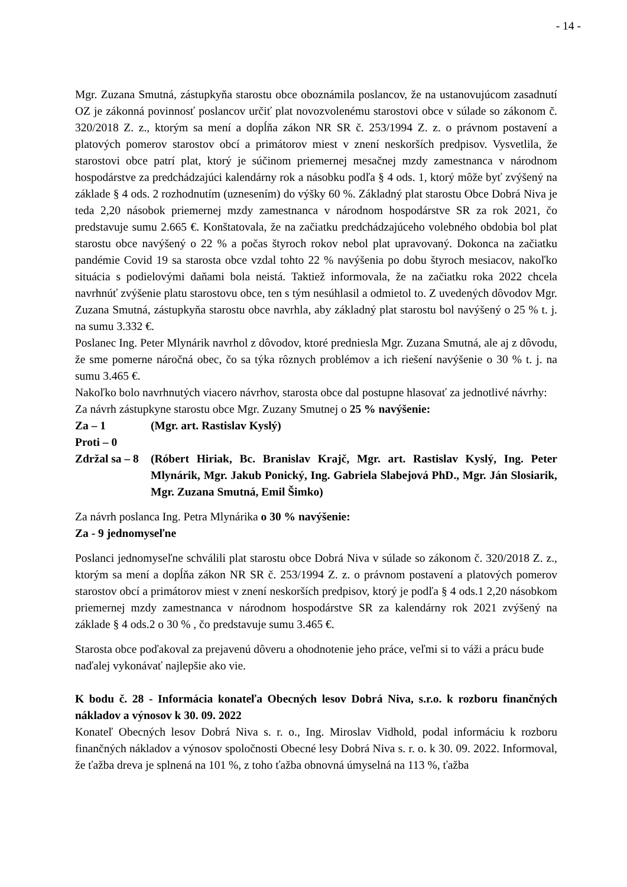- 14 -
Mgr. Zuzana Smutná, zástupkyňa starostu obce oboznámila poslancov, že na ustanovujúcom zasadnutí OZ je zákonná povinnosť poslancov určiť plat novozvolenému starostovi obce v súlade so zákonom č. 320/2018 Z. z., ktorým sa mení a dopĺňa zákon NR SR č. 253/1994 Z. z. o právnom postavení a platových pomerov starostov obcí a primátorov miest v znení neskorších predpisov. Vysvetlila, že starostovi obce patrí plat, ktorý je súčinom priemernej mesačnej mzdy zamestnanca v národnom hospodárstve za predchádzajúci kalendárny rok a násobku podľa § 4 ods. 1, ktorý môže byť zvýšený na základe § 4 ods. 2 rozhodnutím (uznesením) do výšky 60 %. Základný plat starostu Obce Dobrá Niva je teda 2,20 násobok priemernej mzdy zamestnanca v národnom hospodárstve SR za rok 2021, čo predstavuje sumu 2.665 €. Konštatovala, že na začiatku predchádzajúceho volebného obdobia bol plat starostu obce navýšený o 22 % a počas štyroch rokov nebol plat upravovaný. Dokonca na začiatku pandémie Covid 19 sa starosta obce vzdal tohto 22 % navýšenia po dobu štyroch mesiacov, nakoľko situácia s podielovými daňami bola neistá. Taktiež informovala, že na začiatku roka 2022 chcela navrhnúť zvýšenie platu starostovu obce, ten s tým nesúhlasil a odmietol to. Z uvedených dôvodov Mgr. Zuzana Smutná, zástupkyňa starostu obce navrhla, aby základný plat starostu bol navýšený o 25 % t. j. na sumu 3.332 €.
Poslanec Ing. Peter Mlynárik navrhol z dôvodov, ktoré predniesla Mgr. Zuzana Smutná, ale aj z dôvodu, že sme pomerne náročná obec, čo sa týka rôznych problémov a ich riešení navýšenie o 30 % t. j. na sumu 3.465 €.
Nakoľko bolo navrhnutých viacero návrhov, starosta obce dal postupne hlasovať za jednotlivé návrhy:
Za návrh zástupkyne starostu obce Mgr. Zuzany Smutnej o 25 % navýšenie:
Za – 1 (Mgr. art. Rastislav Kyslý)
Proti – 0
Zdržal sa – 8 (Róbert Hiriak, Bc. Branislav Krajč, Mgr. art. Rastislav Kyslý, Ing. Peter Mlynárik, Mgr. Jakub Ponický, Ing. Gabriela Slabejová PhD., Mgr. Ján Slosiarik, Mgr. Zuzana Smutná, Emil Šimko)
Za návrh poslanca Ing. Petra Mlynárika o 30 % navýšenie:
Za - 9 jednomyseľne
Poslanci jednomyseľne schválili plat starostu obce Dobrá Niva v súlade so zákonom č. 320/2018 Z. z., ktorým sa mení a dopĺňa zákon NR SR č. 253/1994 Z. z. o právnom postavení a platových pomerov starostov obcí a primátorov miest v znení neskorších predpisov, ktorý je podľa § 4 ods.1 2,20 násobkom priemernej mzdy zamestnanca v národnom hospodárstve SR za kalendárny rok 2021 zvýšený na základe § 4 ods.2 o 30 % , čo predstavuje sumu 3.465 €.
Starosta obce poďakoval za prejavenú dôveru a ohodnotenie jeho práce, veľmi si to váži a prácu bude naďalej vykonávať najlepšie ako vie.
K bodu č. 28 - Informácia konateľa Obecných lesov Dobrá Niva, s.r.o. k rozboru finančných nákladov a výnosov k 30. 09. 2022
Konateľ Obecných lesov Dobrá Niva s. r. o., Ing. Miroslav Vidhold, podal informáciu k rozboru finančných nákladov a výnosov spoločnosti Obecné lesy Dobrá Niva s. r. o. k 30. 09. 2022. Informoval, že ťažba dreva je splnená na 101 %, z toho ťažba obnovná úmyselná na 113 %, ťažba